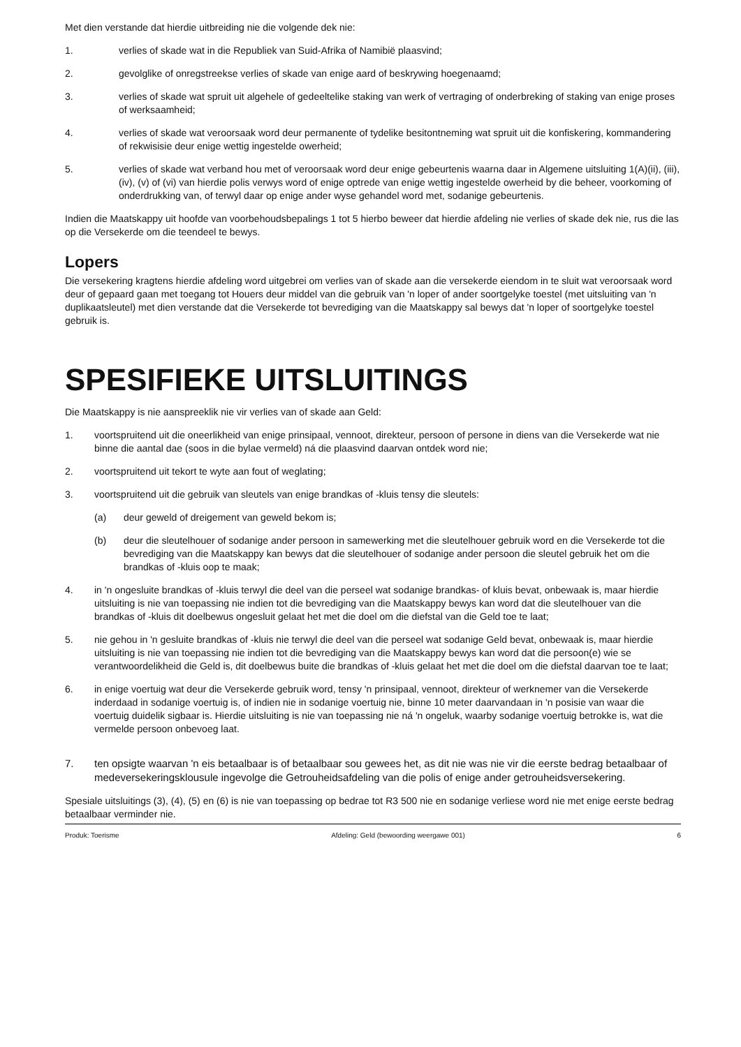Met dien verstande dat hierdie uitbreiding nie die volgende dek nie:
1. verlies of skade wat in die Republiek van Suid-Afrika of Namibië plaasvind;
2. gevolglike of onregstreekse verlies of skade van enige aard of beskrywing hoegenaamd;
3. verlies of skade wat spruit uit algehele of gedeeltelike staking van werk of vertraging of onderbreking of staking van enige proses of werksaamheid;
4. verlies of skade wat veroorsaak word deur permanente of tydelike besitontneming wat spruit uit die konfiskering, kommandering of rekwisisie deur enige wettig ingestelde owerheid;
5. verlies of skade wat verband hou met of veroorsaak word deur enige gebeurtenis waarna daar in Algemene uitsluiting 1(A)(ii), (iii), (iv), (v) of (vi) van hierdie polis verwys word of enige optrede van enige wettig ingestelde owerheid by die beheer, voorkoming of onderdrukking van, of terwyl daar op enige ander wyse gehandel word met, sodanige gebeurtenis.
Indien die Maatskappy uit hoofde van voorbehoudsbepalings 1 tot 5 hierbo beweer dat hierdie afdeling nie verlies of skade dek nie, rus die las op die Versekerde om die teendeel te bewys.
Lopers
Die versekering kragtens hierdie afdeling word uitgebrei om verlies van of skade aan die versekerde eiendom in te sluit wat veroorsaak word deur of gepaard gaan met toegang tot Houers deur middel van die gebruik van 'n loper of ander soortgelyke toestel (met uitsluiting van 'n duplikaatsleutel) met dien verstande dat die Versekerde tot bevrediging van die Maatskappy sal bewys dat 'n loper of soortgelyke toestel gebruik is.
SPESIFIEKE UITSLUITINGS
Die Maatskappy is nie aanspreeklik nie vir verlies van of skade aan Geld:
1. voortspruitend uit die oneerlikheid van enige prinsipaal, vennoot, direkteur, persoon of persone in diens van die Versekerde wat nie binne die aantal dae (soos in die bylae vermeld) ná die plaasvind daarvan ontdek word nie;
2. voortspruitend uit tekort te wyte aan fout of weglating;
3. voortspruitend uit die gebruik van sleutels van enige brandkas of -kluis tensy die sleutels:
(a) deur geweld of dreigement van geweld bekom is;
(b) deur die sleutelhouer of sodanige ander persoon in samewerking met die sleutelhouer gebruik word en die Versekerde tot die bevrediging van die Maatskappy kan bewys dat die sleutelhouer of sodanige ander persoon die sleutel gebruik het om die brandkas of -kluis oop te maak;
4. in 'n ongesluite brandkas of -kluis terwyl die deel van die perseel wat sodanige brandkas- of kluis bevat, onbewaak is, maar hierdie uitsluiting is nie van toepassing nie indien tot die bevrediging van die Maatskappy bewys kan word dat die sleutelhouer van die brandkas of -kluis dit doelbewus ongesluit gelaat het met die doel om die diefstal van die Geld toe te laat;
5. nie gehou in 'n gesluite brandkas of -kluis nie terwyl die deel van die perseel wat sodanige Geld bevat, onbewaak is, maar hierdie uitsluiting is nie van toepassing nie indien tot die bevrediging van die Maatskappy bewys kan word dat die persoon(e) wie se verantwoordelikheid die Geld is, dit doelbewus buite die brandkas of -kluis gelaat het met die doel om die diefstal daarvan toe te laat;
6. in enige voertuig wat deur die Versekerde gebruik word, tensy 'n prinsipaal, vennoot, direkteur of werknemer van die Versekerde inderdaad in sodanige voertuig is, of indien nie in sodanige voertuig nie, binne 10 meter daarvandaan in 'n posisie van waar die voertuig duidelik sigbaar is. Hierdie uitsluiting is nie van toepassing nie ná 'n ongeluk, waarby sodanige voertuig betrokke is, wat die vermelde persoon onbevoeg laat.
7. ten opsigte waarvan 'n eis betaalbaar is of betaalbaar sou gewees het, as dit nie was nie vir die eerste bedrag betaalbaar of medeversekeringsklousule ingevolge die Getrouheidsafdeling van die polis of enige ander getrouheidsversekering.
Spesiale uitsluitings (3), (4), (5) en (6) is nie van toepassing op bedrae tot R3 500 nie en sodanige verliese word nie met enige eerste bedrag betaalbaar verminder nie.
Produk: Toerisme Afdeling: Geld (bewoording weergawe 001) 6